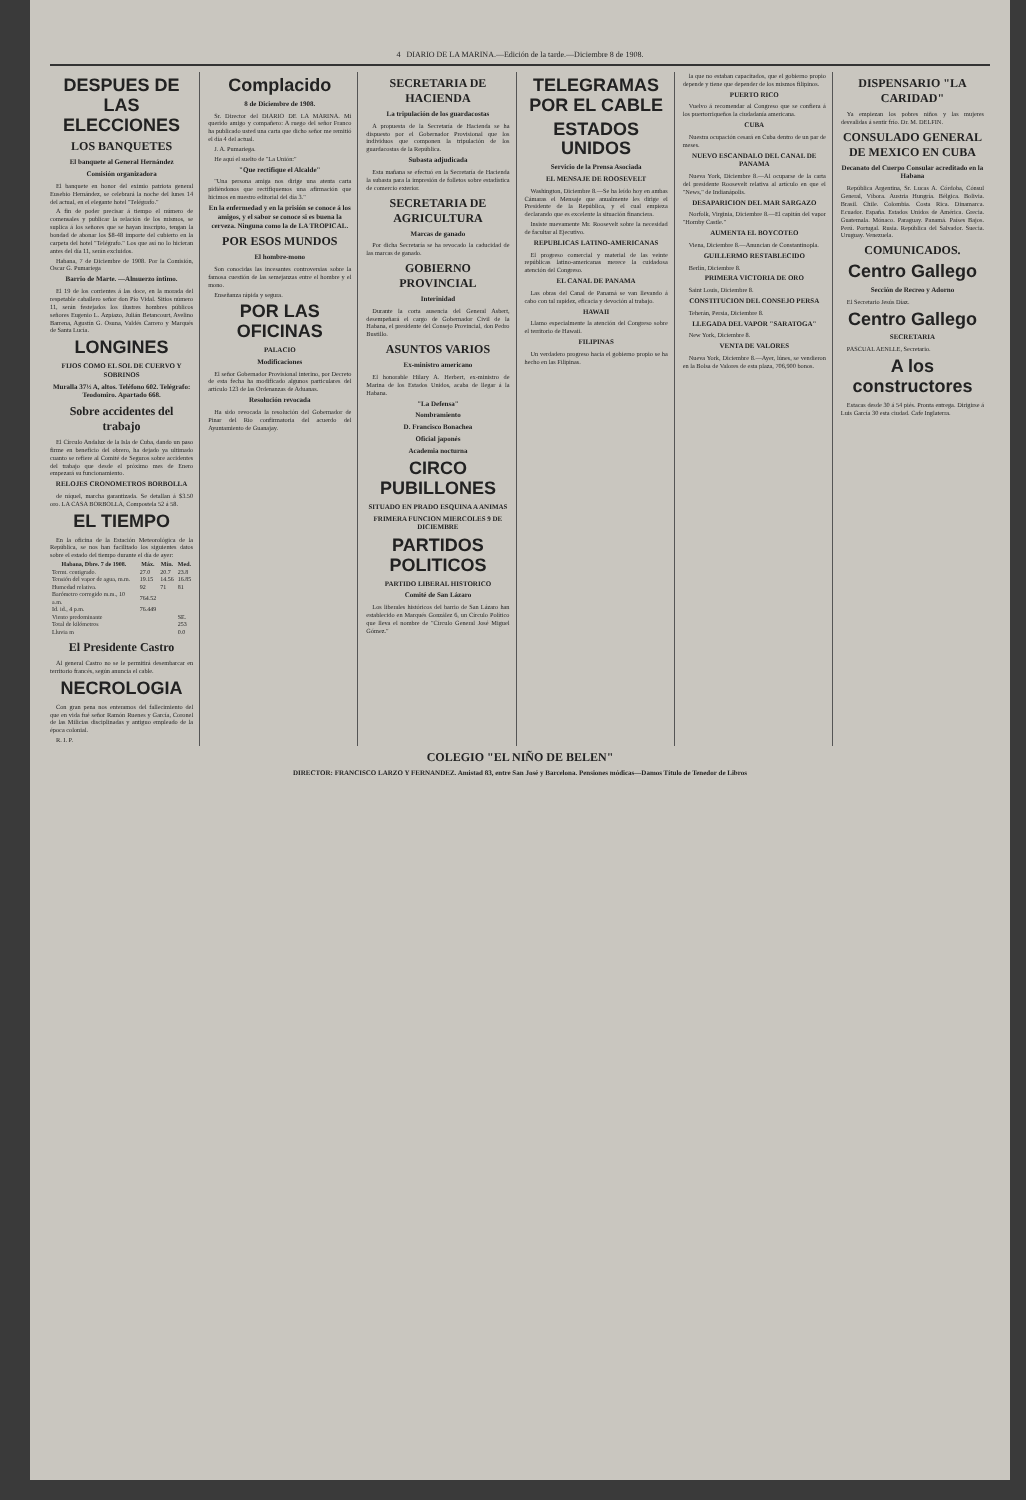4 DIARIO DE LA MARINA.—Edición de la tarde.—Diciembre 8 de 1908.
DESPUES DE LAS ELECCIONES
LOS BANQUETES
El banquete al General Hernández
Comisión organizadora
El banquete en honor del eximio patriota general Eusebio Hernández, se celebrará la noche del lunes 14 del actual, en el elegante hotel "Telégrafo."
A fin de poder precisar á tiempo el número de comensales y publicar la relación de los mismos, se suplica á los señores que se hayan inscripto, tengan la bondad de abonar los $8-48 importe del cubierto en la carpeta del hotel "Telégrafo." Los que así no lo hicieran antes del día 11, serán excluidos.
Habana, 7 de Diciembre de 1908. Por la Comisión, Oscar G. Pumariega
Barrio de Marte. —Almuerzo íntimo.
El 19 de los corrientes á las doce, en la morada del respetable caballero señor don Pío Vidal. Sitios número 11, serán festejados los ilustres hombres públicos señores Eugenio L. Azpiazo, Julián Betancourt, Avelino Barrena, Agustín G. Osuna, Valdés Carrero y Marqués de Santa Lucía.
LONGINES
FIJOS COMO EL SOL DE CUERVO Y SOBRINOS
Muralla 37½ A, altos. Teléfono 602. Telégrafo: Teodomiro. Apartado 668.
Sobre accidentes del trabajo
El Círculo Andaluz de la Isla de Cuba, dando un paso firme en beneficio del obrero, ha dejado ya ultimado cuanto se refiere al Comité de Seguros sobre accidentes del trabajo que desde el próximo mes de Enero empezará su funcionamiento.
RELOJES CRONOMETROS BORBOLLA
de níquel, marcha garantizada. Se detallan á $3.50 oro. LA CASA BORBOLLA, Compostela 52 á 58.
EL TIEMPO
En la oficina de la Estación Meteorológica de la República, se nos han facilitado los siguientes datos sobre el estado del tiempo durante el día de ayer:
| Habana, Dbre. 7 de 1908. | Máx. | Mín. | Med. |
| --- | --- | --- | --- |
| Termt. centigrado. | 27.0 | 20.7 | 23.8 |
| Tensión del vapor de agua, m.m. | 19.15 | 14.56 | 16.85 |
| Humedad relativa. | 92 | 71 | 81 |
| Barómetro corregido m.m., 10 a.m. | 764.52 | | |
| Id. id., 4 p.m. | 76.449 | | |
| Viento predominante | | | SE. |
| Total de kilómetros | | | 253 |
| Lluvia m | | | 0.0 |
El Presidente Castro
Al general Castro no se le permitirá desembarcar en territorio francés, según anuncia el cable.
NECROLOGIA
Con gran pena nos enteramos del fallecimiento del que en vida fué señor Ramón Ruenes y García, Coronel de las Milicias disciplinadas y antiguo empleado de la época colonial.
R. I. P.
Complacido
8 de Diciembre de 1908.
Sr. Director del DIARIO DE LA MARINA. Mi querido amigo y compañero: A ruego del señor Franco ha publicado usted una carta que dicho señor me remitió el día 4 del actual.
J. A. Pumariega.
He aquí el suelto de "La Unión:"
"Que rectifique el Alcalde"
"Una persona amiga nos dirige una atenta carta pidiéndonos que rectifiquemos una afirmación que hicimos en nuestro editorial del día 3."
En la enfermedad y en la prisión se conoce á los amigos, y el sabor se conoce si es buena la cerveza. Ninguna como la de LA TROPICAL.
POR ESOS MUNDOS
El hombre-mono
Son conocidas las incesantes controversias sobre la famosa cuestión de las semejanzas entre el hombre y el mono.
Enseñanza rápida y segura.
POR LAS OFICINAS
PALACIO
Modificaciones
El señor Gobernador Provisional interino, por Decreto de esta fecha ha modificado algunos particulares del artículo 123 de las Ordenanzas de Aduanas.
Resolución revocada
Ha sido revocada la resolución del Gobernador de Pinar del Río confirmatoria del acuerdo del Ayuntamiento de Guanajay.
SECRETARIA DE HACIENDA
La tripulación de los guardacostas
A propuesta de la Secretaría de Hacienda se ha dispuesto por el Gobernador Provisional que los individuos que componen la tripulación de los guardacostas de la República.
Subasta adjudicada
Esta mañana se efectuó en la Secretaría de Hacienda la subasta para la impresión de folletos sobre estadística de comercio exterior.
SECRETARIA DE AGRICULTURA
Marcas de ganado
Por dicha Secretaría se ha revocado la caducidad de las marcas de ganado.
GOBIERNO PROVINCIAL
Interinidad
Durante la corta ausencia del General Asbert, desempeñará el cargo de Gobernador Civil de la Habana, el presidente del Consejo Provincial, don Pedro Bustillo.
ASUNTOS VARIOS
Ex-ministro americano
El honorable Hilary A. Herbert, ex-ministro de Marina de los Estados Unidos, acaba de llegar á la Habana.
"La Defensa"
Nombramiento
D. Francisco Bonachea
Oficial japonés
Academia nocturna
CIRCO PUBILLONES
SITUADO EN PRADO ESQUINA A ANIMAS
FRIMERA FUNCION MIERCOLES 9 DE DICIEMBRE
PARTIDOS POLITICOS
PARTIDO LIBERAL HISTORICO
Comité de San Lázaro
Los liberales históricos del barrio de San Lázaro han establecido en Marqués González 6, un Círculo Político que lleva el nombre de "Círculo General José Miguel Gómez."
TELEGRAMAS POR EL CABLE
ESTADOS UNIDOS
Servicio de la Prensa Asociada
EL MENSAJE DE ROOSEVELT
Washington, Diciembre 8.—Se ha leído hoy en ambas Cámaras el Mensaje que anualmente les dirige el Presidente de la República, y el cual empieza declarando que es excelente la situación financiera.
Insiste nuevamente Mr. Roosevelt sobre la necesidad de facultar al Ejecutivo.
REPUBLICAS LATINO-AMERICANAS
El progreso comercial y material de las veinte repúblicas latino-americanas merece la cuidadosa atención del Congreso.
EL CANAL DE PANAMA
Las obras del Canal de Panamá se van llevando á cabo con tal rapidez, eficacia y devoción al trabajo.
HAWAII
Llamo especialmente la atención del Congreso sobre el territorio de Hawaii.
FILIPINAS
Un verdadero progreso hacia el gobierno propio se ha hecho en las Filipinas.
la que no estaban capacitados, que el gobierno propio depende y tiene que depender de los mismos filipinos.
PUERTO RICO
Vuelvo á recomendar al Congreso que se confiera á los puertorriqueños la ciudadanía americana.
CUBA
Nuestra ocupación cesará en Cuba dentro de un par de meses.
NUEVO ESCANDALO DEL CANAL DE PANAMA
Nueva York, Diciembre 8.—Al ocuparse de la carta del presidente Roosevelt relativa al artículo en que el "News," de Indianápolis.
DESAPARICION DEL MAR SARGAZO
Norfolk, Virginia, Diciembre 8.—El capitán del vapor "Hornby Castle."
AUMENTA EL BOYCOTEO
Viena, Diciembre 8.—Anuncian de Constantinopla.
GUILLERMO RESTABLECIDO
Berlín, Diciembre 8.
PRIMERA VICTORIA DE ORO
Saint Louis, Diciembre 8.
CONSTITUCION DEL CONSEJO PERSA
Teherán, Persia, Diciembre 8.
LLEGADA DEL VAPOR "SARATOGA"
New York, Diciembre 8.
VENTA DE VALORES
Nueva York, Diciembre 8.—Ayer, lúnes, se vendieron en la Bolsa de Valores de esta plaza, 706,900 bonos.
DISPENSARIO "LA CARIDAD"
Ya empiezan los pobres niños y las mujeres desvalidas á sentir frío. Dr. M. DELFIN.
CONSULADO GENERAL DE MEXICO EN CUBA
Decanato del Cuerpo Consular acreditado en la Habana
República Argentina, Sr. Lucas A. Córdoba, Cónsul General, Víbora. Austria Hungría. Bélgica. Bolivia. Brasil. Chile. Colombia. Costa Rica. Dinamarca. Ecuador. España. Estados Unidos de América. Grecia. Guatemala. Mónaco. Paraguay. Panamá. Países Bajos. Perú. Portugal. Rusia. República del Salvador. Suecia. Uruguay. Venezuela.
COMUNICADOS.
Centro Gallego
Sección de Recreo y Adorno
El Secretario Jesús Díaz.
Centro Gallego
SECRETARIA
PASCUAL AENLLE, Secretario.
A los constructores
Estacas desde 30 á 54 piés. Pronta entrega. Dirigirse á Luis García 30 esta ciudad. Cafe Inglaterra.
COLEGIO "EL NIÑO DE BELEN"
DIRECTOR: FRANCISCO LARZO Y FERNANDEZ. Amistad 83, entre San José y Barcelona. Pensiones módicas—Damos Título de Tenedor de Libros